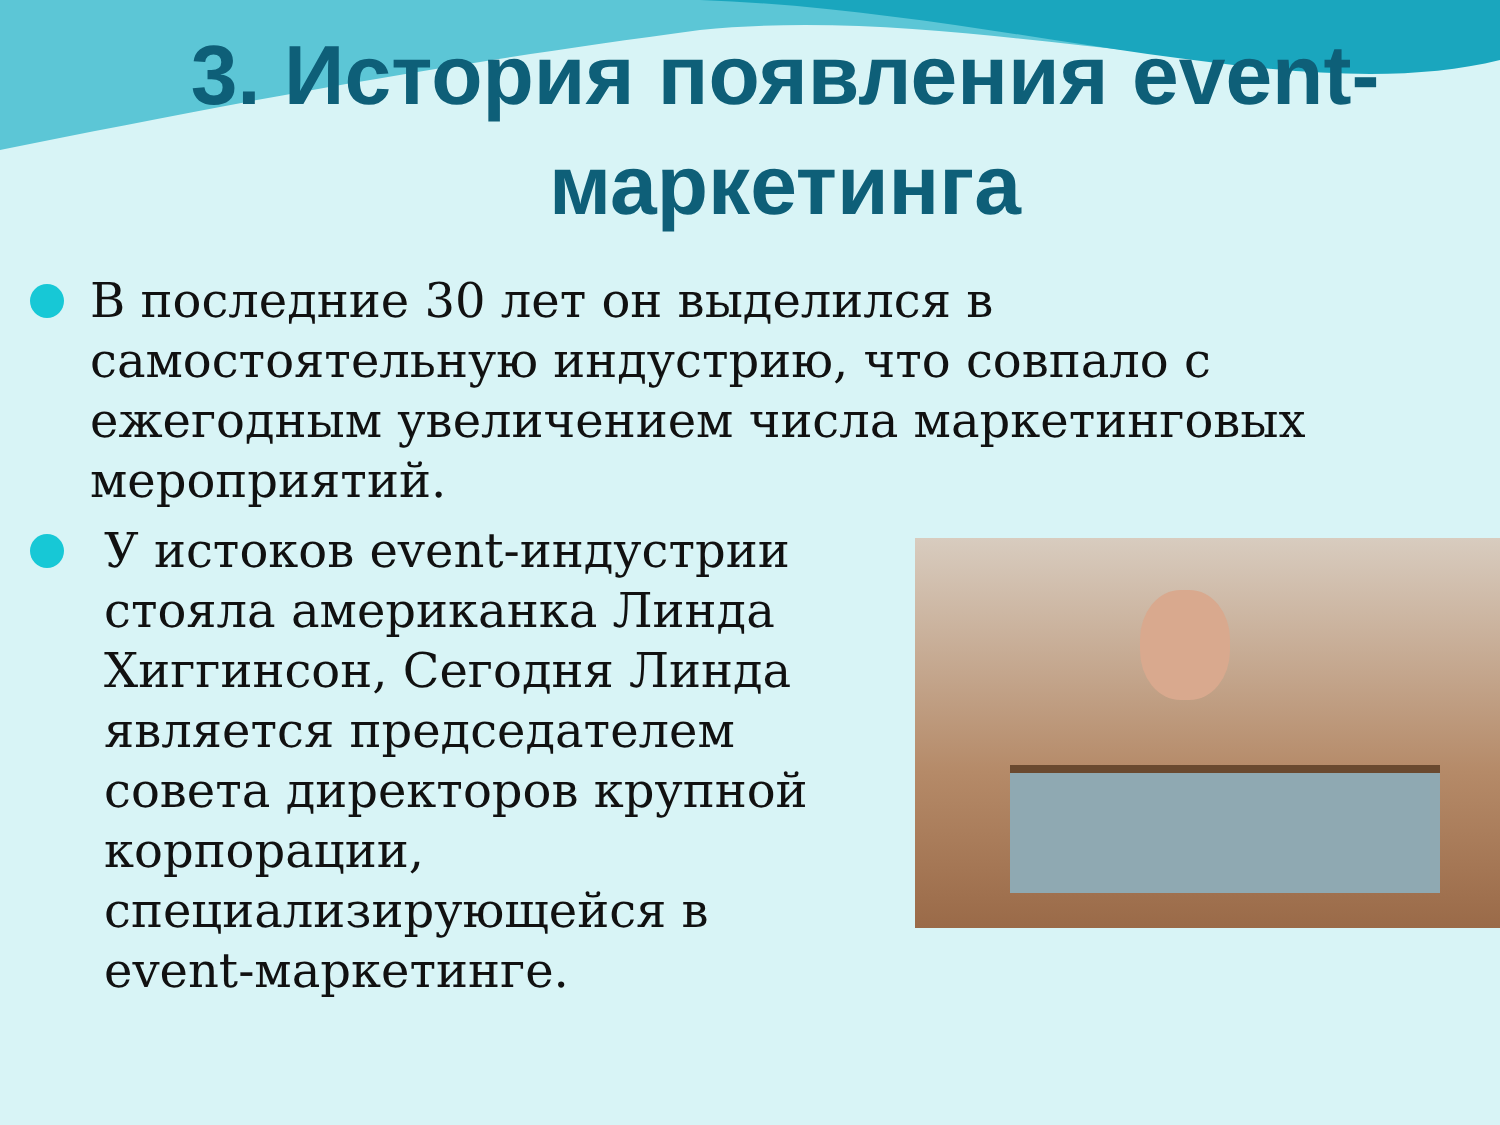3. История появления event-маркетинга
В последние 30 лет он выделился в самостоятельную индустрию, что совпало с ежегодным увеличением числа маркетинговых мероприятий.
У истоков event-индустрии стояла американка Линда Хиггинсон, Сегодня Линда является председателем совета директоров крупной корпорации, специализирующейся в event-маркетинге.